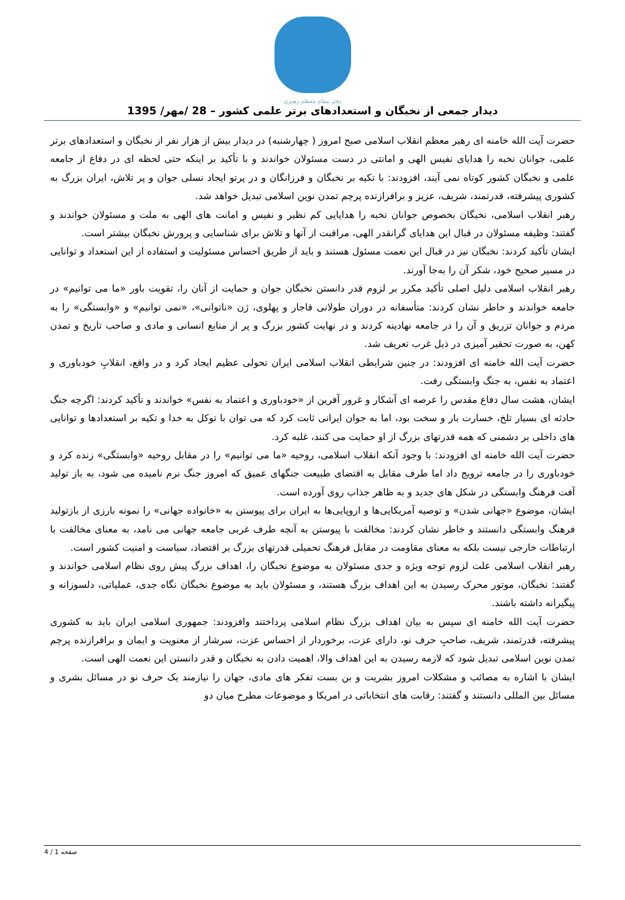دفتر مقام معظم رهبری
دیدار جمعی از نخبگان و استعدادهای برتر علمی کشور – 28 /مهر/ 1395
حضرت آیت الله خامنه ای رهبر معظم انقلاب اسلامی صبح امروز ( چهارشنبه) در دیدار بیش از هزار نفر از نخبگان و استعدادهای برتر علمی، جوانان نخبه را هدایای نفیس الهی و امانتی در دست مسئولان خواندند و با تأکید بر اینکه حتی لحظه ای در دفاع از جامعه علمی و نخبگان کشور کوتاه نمی آیند، افزودند: با تکیه بر نخبگان و فرزانگان و در پرتو ایجاد نسلی جوان و پر تلاش، ایران بزرگ به کشوری پیشرفته، قدرتمند، شریف، عزیز و برافرازنده پرچم تمدن نوین اسلامی تبدیل خواهد شد.
رهبر انقلاب اسلامی، نخبگان بخصوص جوانان نخبه را هدایایی کم نظیر و نفیس و امانت های الهی به ملت و مسئولان خواندند و گفتند: وظیفه مسئولان در قبال این هدایای گرانقدر الهی، مراقبت از آنها و تلاش برای شناسایی و پرورش نخبگان بیشتر است.
ایشان تأکید کردند: نخبگان نیز در قبال این نعمت مسئول هستند و باید از طریق احساس مسئولیت و استفاده از این استعداد و توانایی در مسیر صحیح خود، شکر آن را به‌جا آورند.
رهبر انقلاب اسلامی دلیل اصلی تأکید مکرر بر لزوم قدر دانستن نخبگان جوان و حمایت از آنان را، تقویت باور «ما می توانیم» در جامعه خواندند و خاطر نشان کردند: متأسفانه در دوران طولانی قاجار و پهلوی، ژن «ناتوانی»، «نمی توانیم» و «وابستگی» را به مردم و جوانان تزریق و آن را در جامعه نهادینه کردند و در نهایت کشور بزرگ و پر از منابع انسانی و مادی و صاحب تاریخ و تمدن کهن، به صورت تحقیر آمیزی در ذیل غرب تعریف شد.
حضرت آیت الله خامنه ای افزودند: در چنین شرایطی انقلاب اسلامی ایران تحولی عظیم ایجاد کرد و در واقع، انقلابِ خودباوری و اعتماد به نفس، به جنگ وابستگی رفت.
ایشان، هشت سال دفاع مقدس را عرصه ای آشکار و غرور آفرین از «خودباوری و اعتماد به نفس» خواندند و تأکید کردند: اگرچه جنگ حادثه ای بسیار تلخ، خسارت بار و سخت بود، اما به جوان ایرانی ثابت کرد که می توان با توکل به خدا و تکیه بر استعدادها و توانایی های داخلی بر دشمنی که همه قدرتهای بزرگ از او حمایت می کنند، غلبه کرد.
حضرت آیت الله خامنه ای افزودند: با وجود آنکه انقلاب اسلامی، روحیه «ما می توانیم» را در مقابل روحیه «وابستگی» زنده کرد و خودباوری را در جامعه ترویج داد اما طرف مقابل به اقتضای طبیعت جنگهای عمیق که امروز جنگ نرم نامیده می شود، به باز تولید آفت فرهنگ وابستگی در شکل های جدید و به ظاهر جذاب روی آورده است.
ایشان، موضوع «جهانی شدن» و توصیه آمریکایی‌ها و اروپایی‌ها به ایران برای پیوستن به «خانواده جهانی» را نمونه بارزی از بازتولید فرهنگ وابستگی دانستند و خاطر نشان کردند: مخالفت با پیوستن به آنچه طرف غربی جامعه جهانی می نامد، به معنای مخالفت با ارتباطات خارجی نیست بلکه به معنای مقاومت در مقابل فرهنگ تحمیلی قدرتهای بزرگ بر اقتصاد، سیاست و امنیت کشور است.
رهبر انقلاب اسلامی علت لزوم توجه ویژه و جدی مسئولان به موضوع نخبگان را، اهداف بزرگ پیش روی نظام اسلامی خواندند و گفتند: نخبگان، موتور محرک رسیدن به این اهداف بزرگ هستند، و مسئولان باید به موضوع نخبگان نگاه جدی، عملیاتی، دلسوزانه و پیگیرانه داشته باشند.
حضرت آیت الله خامنه ای سپس به بیان اهداف بزرگ نظام اسلامی پرداختند وافزودند: جمهوری اسلامی ایران باید به کشوری پیشرفته، قدرتمند، شریف، صاحبِ حرف نو، دارای عزت، برخوردار از احساس عزت، سرشار از معنویت و ایمان و برافرازنده پرچم تمدن نوین اسلامی تبدیل شود که لازمه رسیدن به این اهداف والا، اهمیت دادن به نخبگان و قدر دانستن این نعمت الهی است.
ایشان با اشاره به مصائب و مشکلات امروز بشریت و بن بست تفکر های مادی، جهان را نیازمند یک حرف نو در مسائل بشری و مسائل بین المللی دانستند و گفتند: رقابت های انتخاباتی در امریکا و موضوعات مطرح میان دو
صفحه 1 / 4